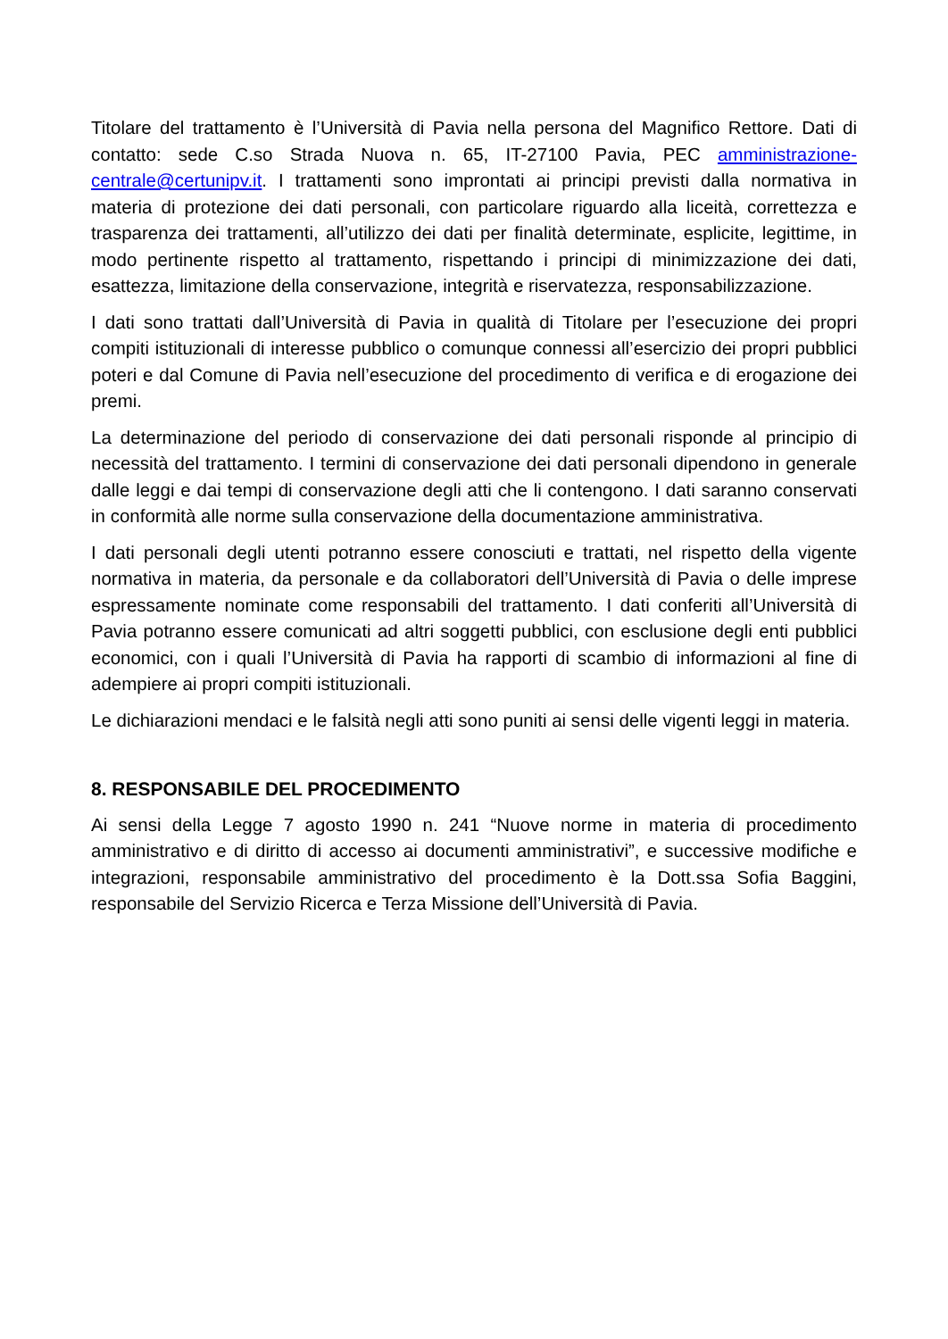Titolare del trattamento è l’Università di Pavia nella persona del Magnifico Rettore. Dati di contatto: sede C.so Strada Nuova n. 65, IT-27100 Pavia, PEC amministrazione-centrale@certunipv.it. I trattamenti sono improntati ai principi previsti dalla normativa in materia di protezione dei dati personali, con particolare riguardo alla liceità, correttezza e trasparenza dei trattamenti, all’utilizzo dei dati per finalità determinate, esplicite, legittime, in modo pertinente rispetto al trattamento, rispettando i principi di minimizzazione dei dati, esattezza, limitazione della conservazione, integrità e riservatezza, responsabilizzazione.
I dati sono trattati dall’Università di Pavia in qualità di Titolare per l’esecuzione dei propri compiti istituzionali di interesse pubblico o comunque connessi all’esercizio dei propri pubblici poteri e dal Comune di Pavia nell’esecuzione del procedimento di verifica e di erogazione dei premi.
La determinazione del periodo di conservazione dei dati personali risponde al principio di necessità del trattamento. I termini di conservazione dei dati personali dipendono in generale dalle leggi e dai tempi di conservazione degli atti che li contengono. I dati saranno conservati in conformità alle norme sulla conservazione della documentazione amministrativa.
I dati personali degli utenti potranno essere conosciuti e trattati, nel rispetto della vigente normativa in materia, da personale e da collaboratori dell’Università di Pavia o delle imprese espressamente nominate come responsabili del trattamento. I dati conferiti all’Università di Pavia potranno essere comunicati ad altri soggetti pubblici, con esclusione degli enti pubblici economici, con i quali l’Università di Pavia ha rapporti di scambio di informazioni al fine di adempiere ai propri compiti istituzionali.
Le dichiarazioni mendaci e le falsità negli atti sono puniti ai sensi delle vigenti leggi in materia.
8. RESPONSABILE DEL PROCEDIMENTO
Ai sensi della Legge 7 agosto 1990 n. 241 “Nuove norme in materia di procedimento amministrativo e di diritto di accesso ai documenti amministrativi”, e successive modifiche e integrazioni, responsabile amministrativo del procedimento è la Dott.ssa Sofia Baggini, responsabile del Servizio Ricerca e Terza Missione dell’Università di Pavia.